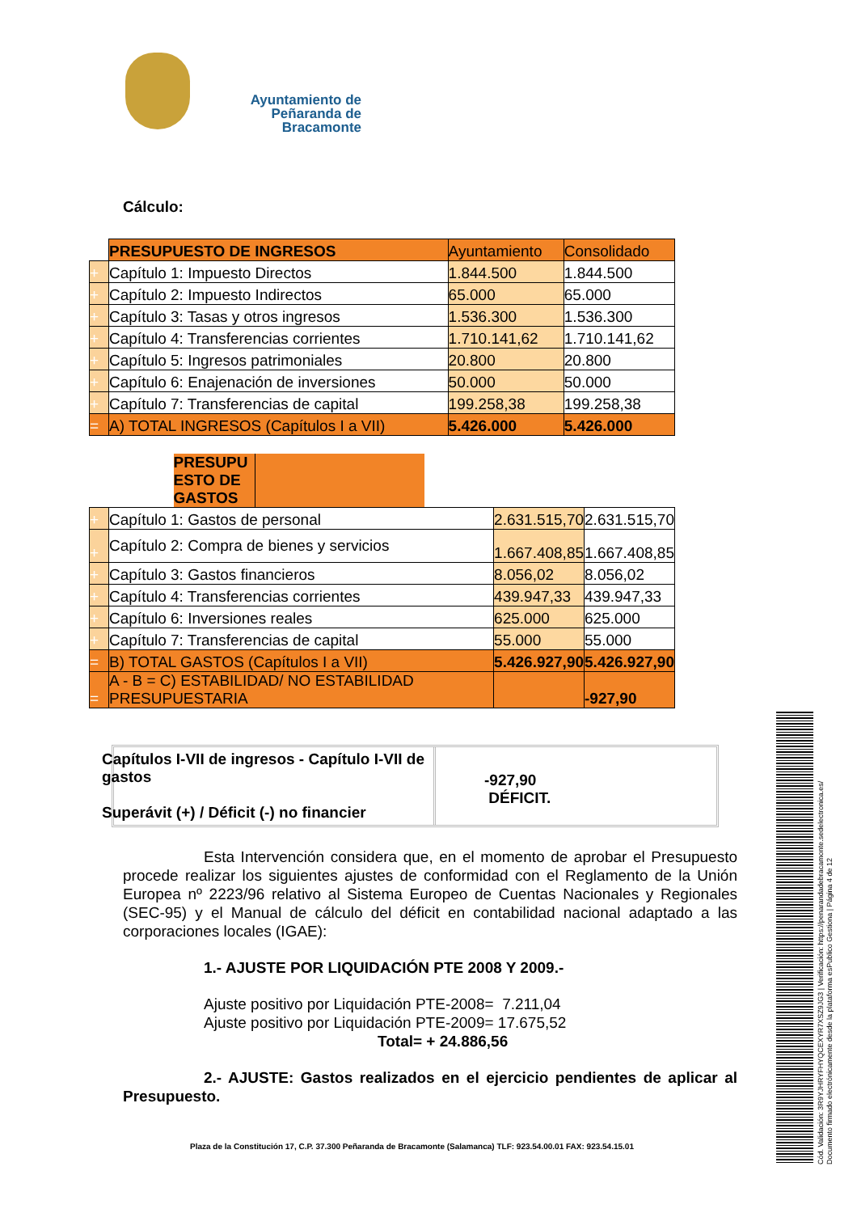Ayuntamiento de
Peñaranda de Bracamonte
Cálculo:
| | PRESUPUESTO DE INGRESOS | Ayuntamiento | Consolidado |
| + | Capítulo 1: Impuesto Directos | 1.844.500 | 1.844.500 |
| + | Capítulo 2: Impuesto Indirectos | 65.000 | 65.000 |
| + | Capítulo 3: Tasas y otros ingresos | 1.536.300 | 1.536.300 |
| + | Capítulo 4: Transferencias corrientes | 1.710.141,62 | 1.710.141,62 |
| + | Capítulo 5: Ingresos patrimoniales | 20.800 | 20.800 |
| + | Capítulo 6: Enajenación de inversiones | 50.000 | 50.000 |
| + | Capítulo 7: Transferencias de capital | 199.258,38 | 199.258,38 |
| = | A) TOTAL INGRESOS (Capítulos I a VII) | 5.426.000 | 5.426.000 |
| | PRESUPU ESTO DE GASTOS | | |
| + | Capítulo 1: Gastos de personal | 2.631.515,70 | 2.631.515,70 |
| + | Capítulo 2: Compra de bienes y servicios | 1.667.408,85 | 1.667.408,85 |
| + | Capítulo 3: Gastos financieros | 8.056,02 | 8.056,02 |
| + | Capítulo 4: Transferencias corrientes | 439.947,33 | 439.947,33 |
| + | Capítulo 6: Inversiones reales | 625.000 | 625.000 |
| + | Capítulo 7: Transferencias de capital | 55.000 | 55.000 |
| = | B) TOTAL GASTOS (Capítulos I a VII) | 5.426.927,90 | 5.426.927,90 |
| = | A - B = C) ESTABILIDAD/ NO ESTABILIDAD PRESUPUESTARIA | | -927,90 |
Capítulos I-VII de ingresos - Capítulo I-VII de gastos
Superávit (+) / Déficit (-) no financier
-927,90
DÉFICIT.
Esta Intervención considera que, en el momento de aprobar el Presupuesto procede realizar los siguientes ajustes de conformidad con el Reglamento de la Unión Europea nº 2223/96 relativo al Sistema Europeo de Cuentas Nacionales y Regionales (SEC-95) y el Manual de cálculo del déficit en contabilidad nacional adaptado a las corporaciones locales (IGAE):
1.- AJUSTE POR LIQUIDACIÓN PTE 2008 Y 2009.-
Ajuste positivo por Liquidación PTE-2008= 7.211,04
Ajuste positivo por Liquidación PTE-2009= 17.675,52
Total= + 24.886,56
2.- AJUSTE: Gastos realizados en el ejercicio pendientes de aplicar al Presupuesto.
Plaza de la Constitución 17, C.P. 37.300 Peñaranda de Bracamonte (Salamanca) TLF: 923.54.00.01 FAX: 923.54.15.01
Cód. Validación: 3R9YJHRYFHYQCEXYR7XSZ9JG3 | Verificación: https://penarandadebracamonte.sedelectronica.es/
Documento firmado electrónicamente desde la plataforma esPublico Gestiona | Página 4 de 12